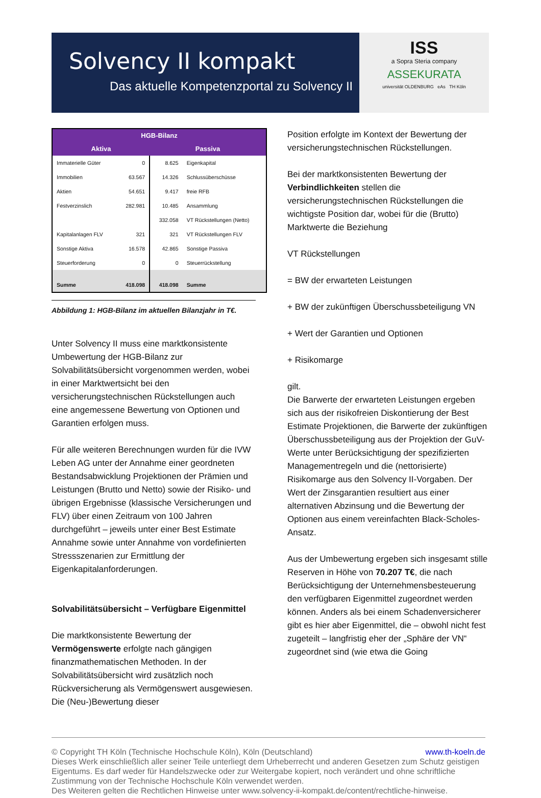Solvency II kompakt
Das aktuelle Kompetenzportal zu Solvency II
ISS
a Sopra Steria company
ASSEKURATA
universität OLDENBURG eAs TH Köln
| HGB-Bilanz | | | |
| --- | --- | --- | --- |
| Aktiva | | Passiva | |
| Immaterielle Güter | 0 | 8.625 | Eigenkapital |
| Immobilien | 63.567 | 14.326 | Schlussüberschüsse |
| Aktien | 54.651 | 9.417 | freie RFB |
| Festverzinslich | 282.981 | 10.485 | Ansammlung |
| | | 332.058 | VT Rückstellungen (Netto) |
| Kapitalanlagen FLV | 321 | 321 | VT Rückstellungen FLV |
| Sonstige Aktiva | 16.578 | 42.865 | Sonstige Passiva |
| Steuerforderung | 0 | 0 | Steuerrückstellung |
| Summe | 418.098 | 418.098 | Summe |
Abbildung 1: HGB-Bilanz im aktuellen Bilanzjahr in T€.
Unter Solvency II muss eine marktkonsistente Umbewertung der HGB-Bilanz zur Solvabilitätsübersicht vorgenommen werden, wobei in einer Marktwertsicht bei den versicherungstechnischen Rückstellungen auch eine angemessene Bewertung von Optionen und Garantien erfolgen muss.
Für alle weiteren Berechnungen wurden für die IVW Leben AG unter der Annahme einer geordneten Bestandsabwicklung Projektionen der Prämien und Leistungen (Brutto und Netto) sowie der Risiko- und übrigen Ergebnisse (klassische Versicherungen und FLV) über einen Zeitraum von 100 Jahren durchgeführt – jeweils unter einer Best Estimate Annahme sowie unter Annahme von vordefinierten Stressszenarien zur Ermittlung der Eigenkapitalanforderungen.
Solvabilitätsübersicht – Verfügbare Eigenmittel
Die marktkonsistente Bewertung der Vermögenswerte erfolgte nach gängigen finanzmathematischen Methoden. In der Solvabilitätsübersicht wird zusätzlich noch Rückversicherung als Vermögenswert ausgewiesen. Die (Neu-)Bewertung dieser
Position erfolgte im Kontext der Bewertung der versicherungstechnischen Rückstellungen.
Bei der marktkonsistenten Bewertung der Verbindlichkeiten stellen die versicherungstechnischen Rückstellungen die wichtigste Position dar, wobei für die (Brutto) Marktwerte die Beziehung
VT Rückstellungen
= BW der erwarteten Leistungen
+ BW der zukünftigen Überschussbeteiligung VN
+ Wert der Garantien und Optionen
+ Risikomarge
gilt.
Die Barwerte der erwarteten Leistungen ergeben sich aus der risikofreien Diskontierung der Best Estimate Projektionen, die Barwerte der zukünftigen Überschussbeteiligung aus der Projektion der GuV-Werte unter Berücksichtigung der spezifizierten Managementregeln und die (nettorisierte) Risikomarge aus den Solvency II-Vorgaben. Der Wert der Zinsgarantien resultiert aus einer alternativen Abzinsung und die Bewertung der Optionen aus einem vereinfachten Black-Scholes-Ansatz.
Aus der Umbewertung ergeben sich insgesamt stille Reserven in Höhe von 70.207 T€, die nach Berücksichtigung der Unternehmensbesteuerung den verfügbaren Eigenmittel zugeordnet werden können. Anders als bei einem Schadenversicherer gibt es hier aber Eigenmittel, die – obwohl nicht fest zugeteilt – langfristig eher der „Sphäre der VN“ zugeordnet sind (wie etwa die Going
© Copyright TH Köln (Technische Hochschule Köln), Köln (Deutschland) www.th-koeln.de
Dieses Werk einschließlich aller seiner Teile unterliegt dem Urheberrecht und anderen Gesetzen zum Schutz geistigen Eigentums. Es darf weder für Handelszwecke oder zur Weitergabe kopiert, noch verändert und ohne schriftliche Zustimmung von der Technische Hochschule Köln verwendet werden.
Des Weiteren gelten die Rechtlichen Hinweise unter www.solvency-ii-kompakt.de/content/rechtliche-hinweise.